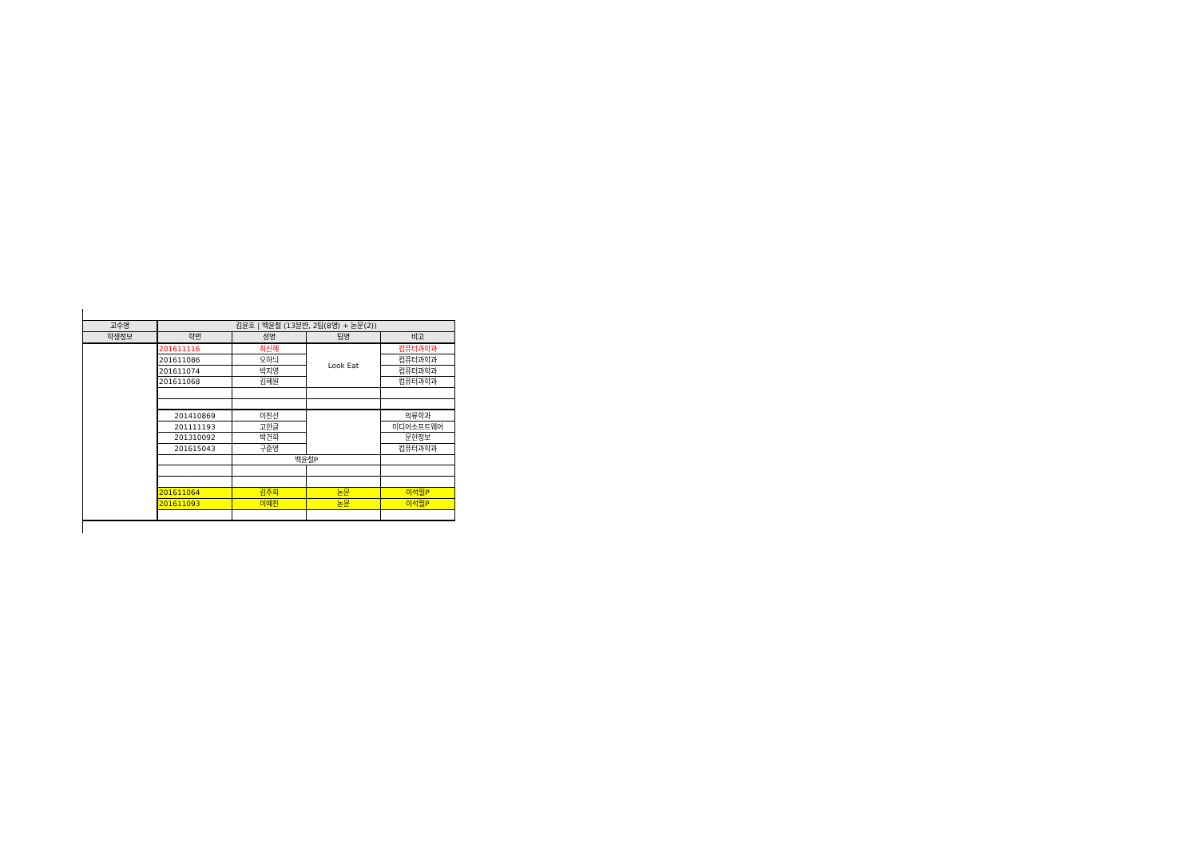| 교수명 | 김윤호 / 백윤철 (13분반, 2팀(8명) + 논문(2)) | | | |
| 학생정보 | 학번 | 성명 | 팀명 | 비고 |
| | 201611116 | 최신혜 | Look Eat | 컴퓨터과학과 |
| | 201611086 | 오하늬 | | 컴퓨터과학과 |
| | 201611074 | 박지영 | | 컴퓨터과학과 |
| | 201611068 | 김혜원 | | 컴퓨터과학과 |
| | 201410869 | 이진선 | | 의류학과 |
| | 201111193 | 고한글 | | 미디어소프트웨어 |
| | 201310092 | 박건희 | | 문헌정보 |
| | 201615043 | 구준영 | | 컴퓨터과학과 |
| | | 백윤철P | | |
| | 201611064 | 김주희 | 논문 | 이석필P |
| | 201611093 | 이예진 | 논문 | 이석필P |